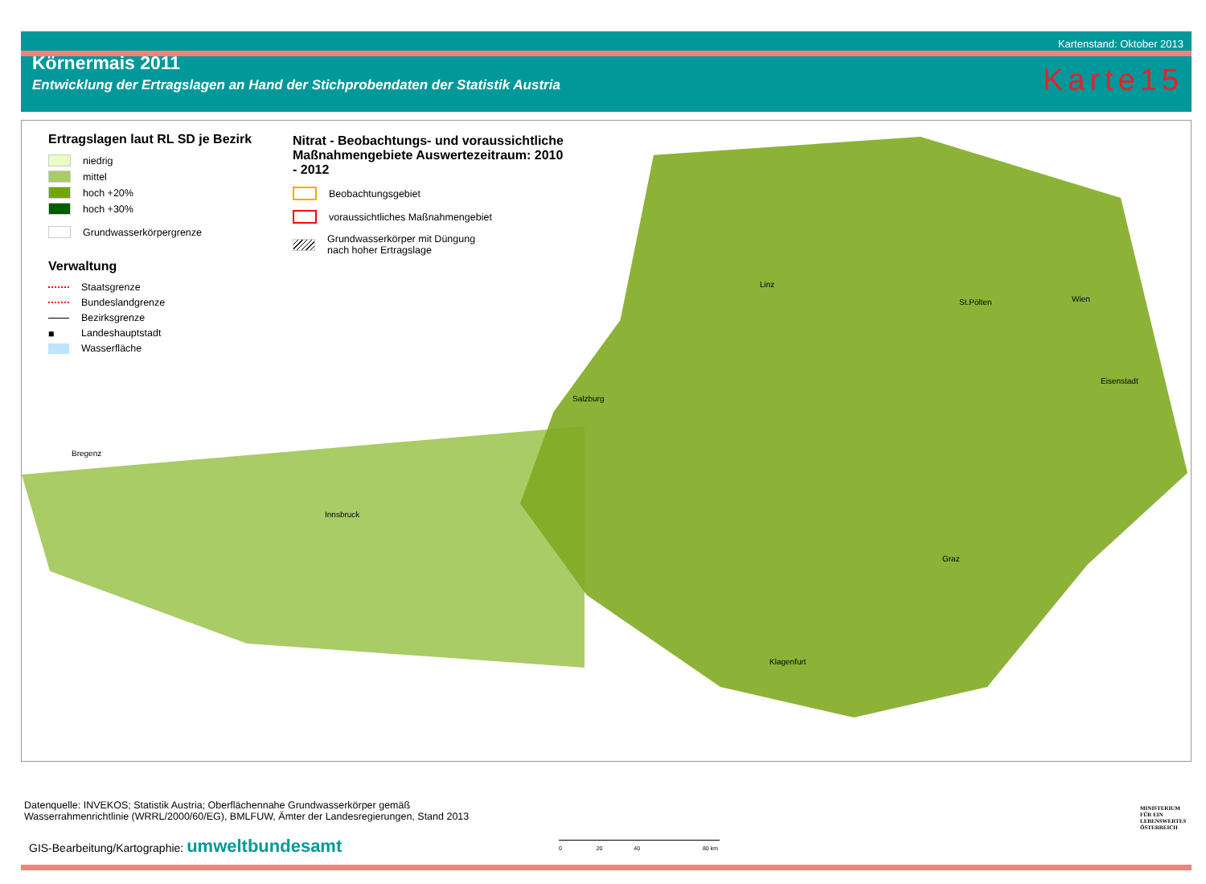Körnermais 2011
Entwicklung der Ertragslagen an Hand der Stichprobendaten der Statistik Austria
Kartenstand: Oktober 2013
Karte15
Ertragslagen laut RL SD je Bezirk
niedrig
mittel
hoch +20%
hoch +30%
Grundwasserkörpergrenze
Verwaltung
Staatsgrenze
Bundeslandgrenze
Bezirksgrenze
■ Landeshauptstadt
Wasserfläche
Nitrat - Beobachtungs- und voraussichtliche Maßnahmengebiete Auswertezeitraum: 2010 - 2012
Beobachtungsgebiet
voraussichtliches Maßnahmengebiet
Grundwasserkörper mit Düngung
nach hoher Ertragslage
Linz
St.Pölten Wien
Eisenstadt
Salzburg
Bregenz
Innsbruck
Graz
Klagenfurt
Datenquelle: INVEKOS; Statistik Austria; Oberflächennahe Grundwasserkörper gemäß
Wasserrahmenrichtlinie (WRRL/2000/60/EG), BMLFUW, Ämter der Landesregierungen, Stand 2013
GIS-Bearbeitung/Kartographie: umweltbundesamt
0 20 40 80 km
MINISTERIUM
FÜR EIN
LEBENSWERTES
ÖSTERREICH